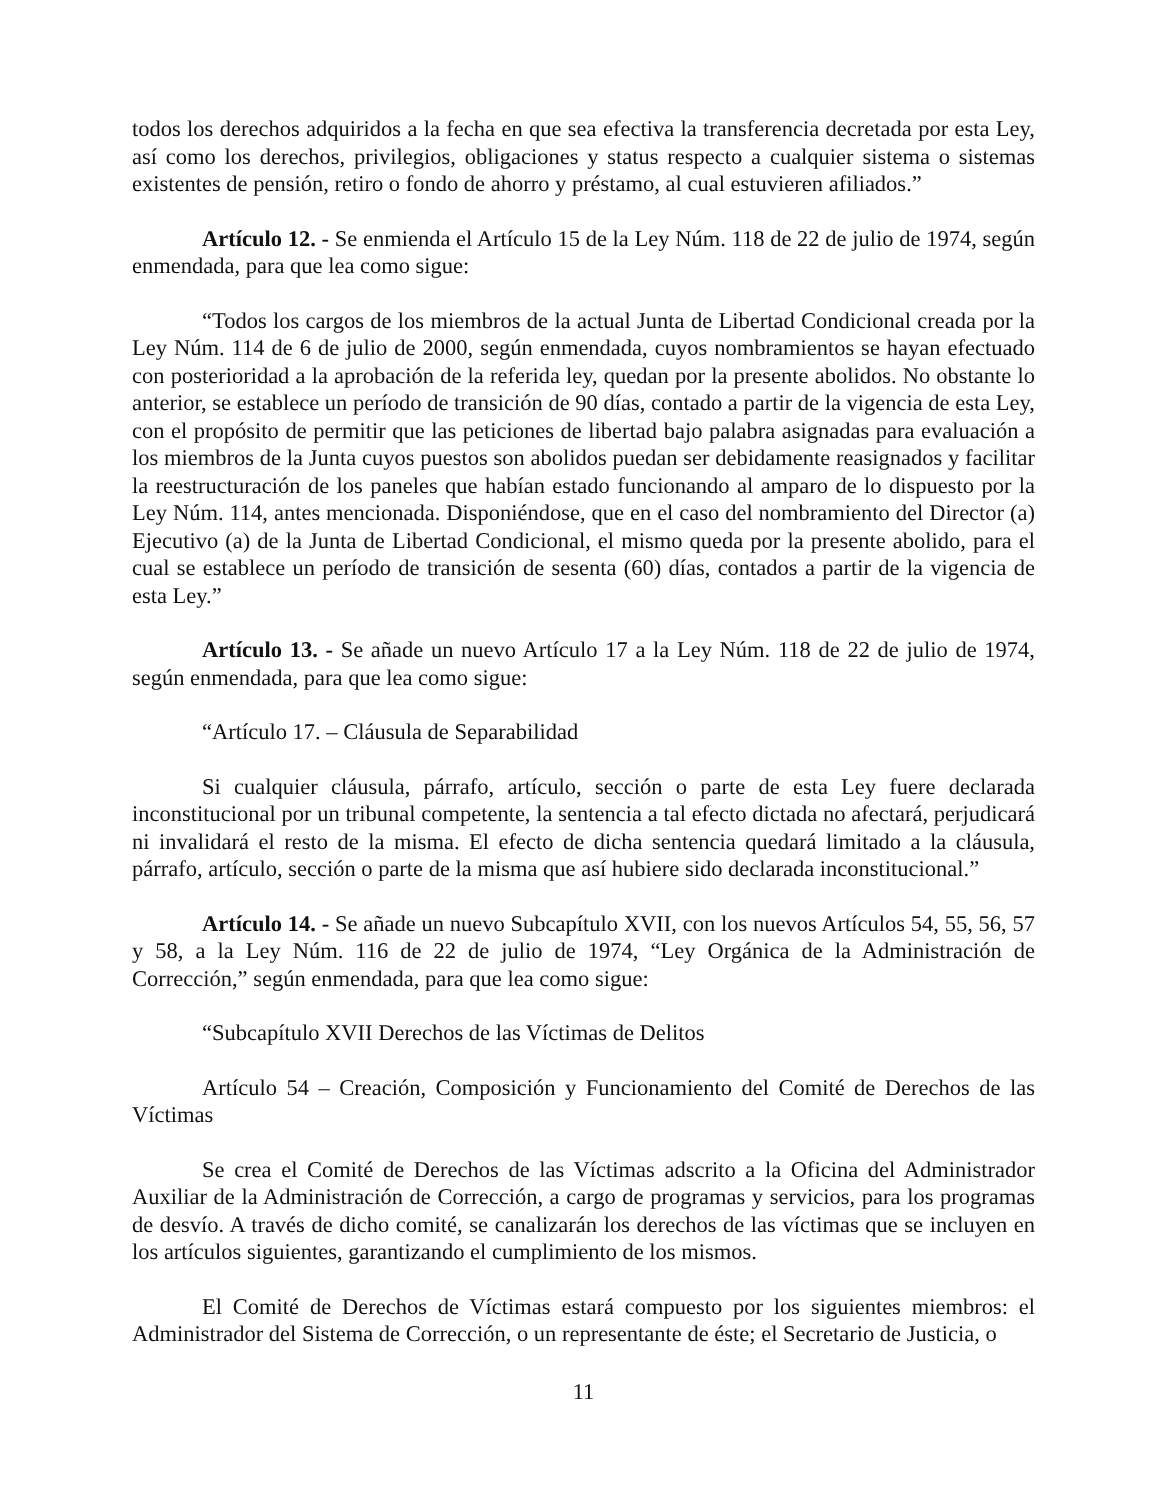todos los derechos adquiridos a la fecha en que sea efectiva la transferencia decretada por esta Ley, así como los derechos, privilegios, obligaciones y status respecto a cualquier sistema o sistemas existentes de pensión, retiro o fondo de ahorro y préstamo, al cual estuvieren afiliados.”
Artículo 12. - Se enmienda el Artículo 15 de la Ley Núm. 118 de 22 de julio de 1974, según enmendada, para que lea como sigue:
“Todos los cargos de los miembros de la actual Junta de Libertad Condicional creada por la Ley Núm. 114 de 6 de julio de 2000, según enmendada, cuyos nombramientos se hayan efectuado con posterioridad a la aprobación de la referida ley, quedan por la presente abolidos. No obstante lo anterior, se establece un período de transición de 90 días, contado a partir de la vigencia de esta Ley, con el propósito de permitir que las peticiones de libertad bajo palabra asignadas para evaluación a los miembros de la Junta cuyos puestos son abolidos puedan ser debidamente reasignados y facilitar la reestructuración de los paneles que habían estado funcionando al amparo de lo dispuesto por la Ley Núm. 114, antes mencionada. Disponiéndose, que en el caso del nombramiento del Director (a) Ejecutivo (a) de la Junta de Libertad Condicional, el mismo queda por la presente abolido, para el cual se establece un período de transición de sesenta (60) días, contados a partir de la vigencia de esta Ley.”
Artículo 13. - Se añade un nuevo Artículo 17 a la Ley Núm. 118 de 22 de julio de 1974, según enmendada, para que lea como sigue:
“Artículo 17. – Cláusula de Separabilidad
Si cualquier cláusula, párrafo, artículo, sección o parte de esta Ley fuere declarada inconstitucional por un tribunal competente, la sentencia a tal efecto dictada no afectará, perjudicará ni invalidará el resto de la misma. El efecto de dicha sentencia quedará limitado a la cláusula, párrafo, artículo, sección o parte de la misma que así hubiere sido declarada inconstitucional.”
Artículo 14. - Se añade un nuevo Subcapítulo XVII, con los nuevos Artículos 54, 55, 56, 57 y 58, a la Ley Núm. 116 de 22 de julio de 1974, “Ley Orgánica de la Administración de Corrección,” según enmendada, para que lea como sigue:
“Subcapítulo XVII Derechos de las Víctimas de Delitos
Artículo 54 – Creación, Composición y Funcionamiento del Comité de Derechos de las Víctimas
Se crea el Comité de Derechos de las Víctimas adscrito a la Oficina del Administrador Auxiliar de la Administración de Corrección, a cargo de programas y servicios, para los programas de desvío. A través de dicho comité, se canalizarán los derechos de las víctimas que se incluyen en los artículos siguientes, garantizando el cumplimiento de los mismos.
El Comité de Derechos de Víctimas estará compuesto por los siguientes miembros: el Administrador del Sistema de Corrección, o un representante de éste; el Secretario de Justicia, o
11